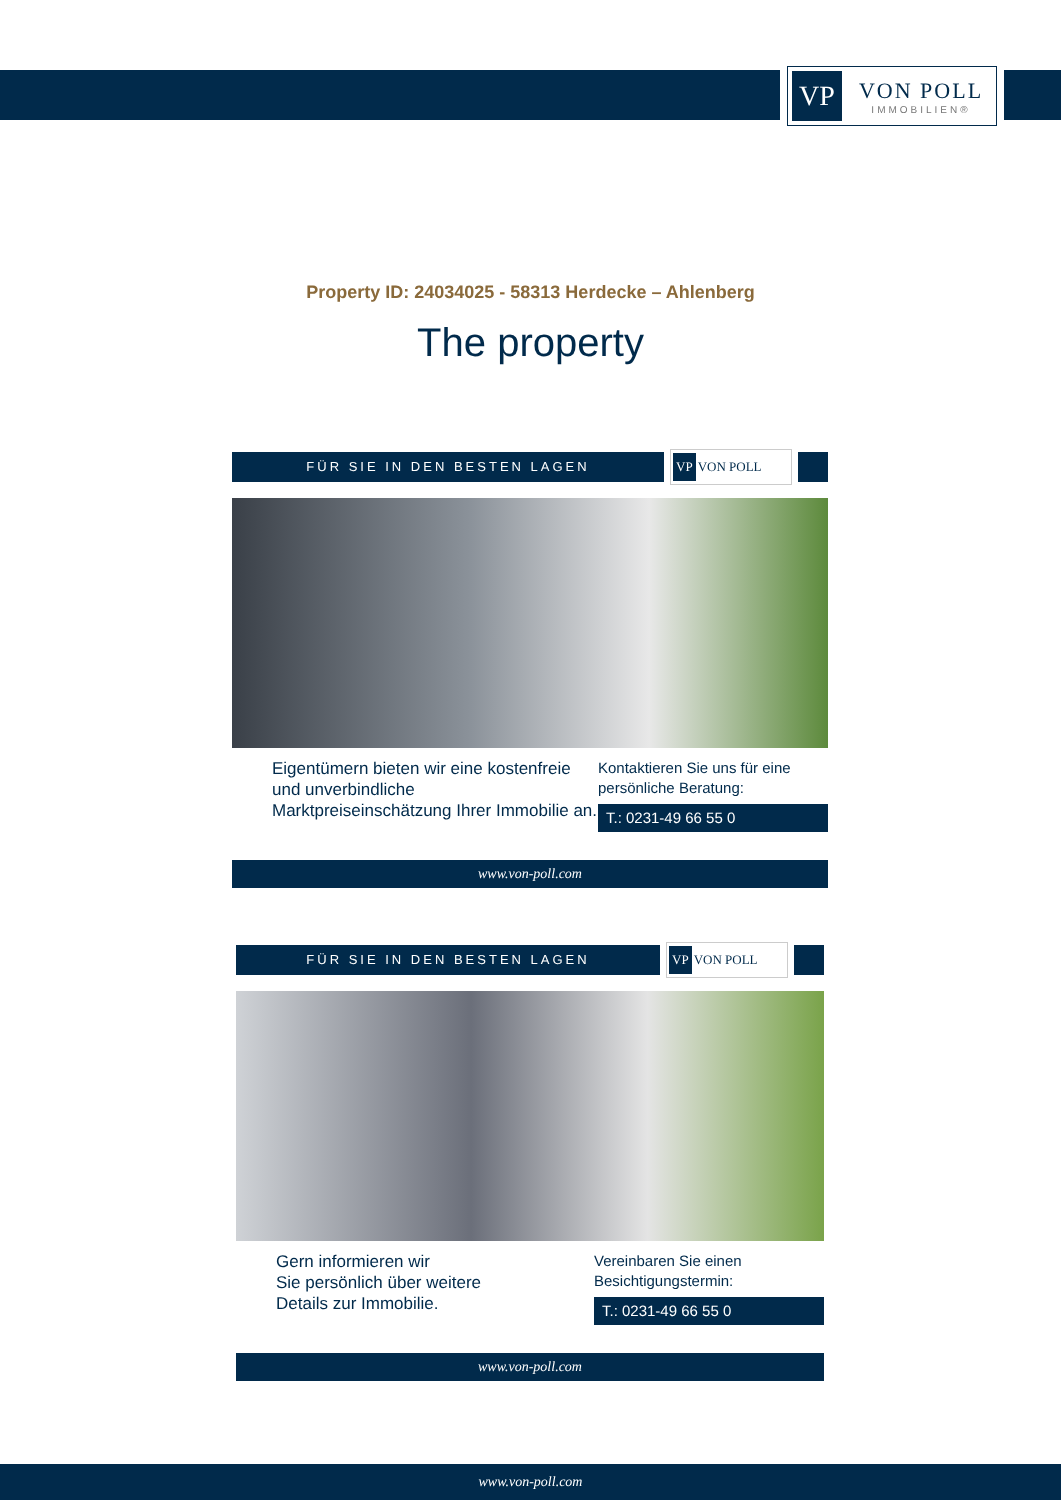VP
VON POLL
IMMOBILIEN®
Property ID: 24034025 - 58313 Herdecke – Ahlenberg
The property
FÜR SIE IN DEN BESTEN LAGEN
VP VON POLL
Eigentümern bieten wir eine kostenfreie und unverbindliche Marktpreiseinschätzung Ihrer Immobilie an.
Kontaktieren Sie uns für eine persönliche Beratung:
T.: 0231-49 66 55 0
www.von-poll.com
FÜR SIE IN DEN BESTEN LAGEN
VP VON POLL
Gern informieren wir
Sie persönlich über weitere
Details zur Immobilie.
Vereinbaren Sie einen Besichtigungstermin:
T.: 0231-49 66 55 0
www.von-poll.com
www.von-poll.com